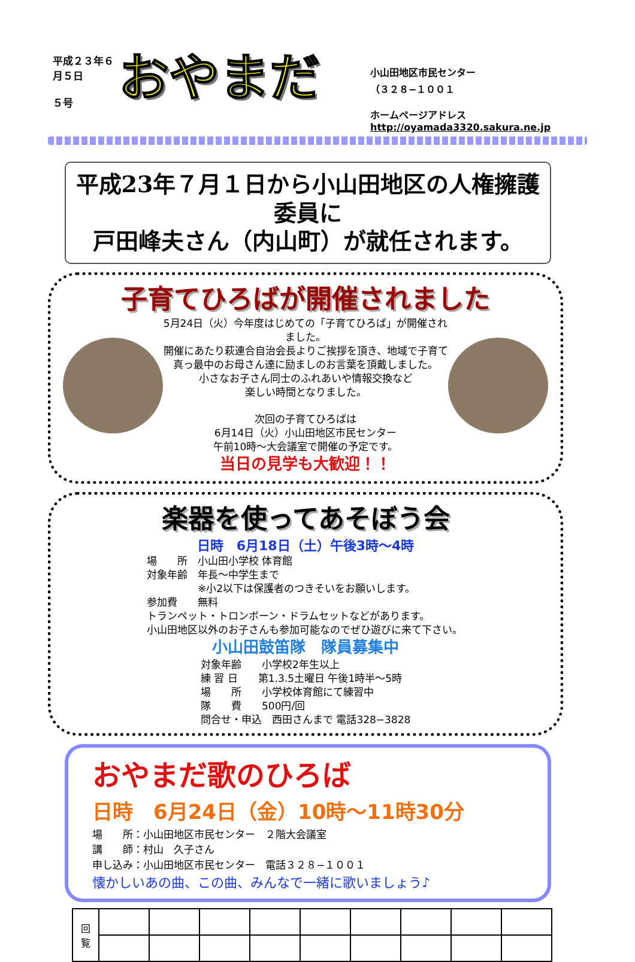平成２３年６月５日
５号
おやまだ
小山田地区市民センター
（３２８−１００１
ホームページアドレス
http://oyamada3320.sakura.ne.jp
平成23年７月１日から小山田地区の人権擁護委員に
戸田峰夫さん（内山町）が就任されます。
子育てひろばが開催されました
5月24日（火）今年度はじめての「子育てひろば」が開催されました。
開催にあたり萩連合自治会長よりご挨拶を頂き、地域で子育て
真っ最中のお母さん達に励ましのお言葉を頂戴しました。
小さなお子さん同士のふれあいや情報交換など
楽しい時間となりました。
次回の子育てひろばは
6月14日（火）小山田地区市民センター
午前10時〜大会議室で開催の予定です。
当日の見学も大歓迎！！
楽器を使ってあそぼう会
日時　6月18日（土）午後3時〜4時
場　　所　小山田小学校 体育館
対象年齢　年長〜中学生まで
　　　　　※小2以下は保護者のつきそいをお願いします。
参加費　　無料
トランペット・トロンボーン・ドラムセットなどがあります。
小山田地区以外のお子さんも参加可能なのでぜひ遊びに来て下さい。
小山田鼓笛隊　隊員募集中
対象年齢　　小学校2年生以上
練 習 日　　第1.3.5土曜日 午後1時半〜5時
場　　所　　小学校体育館にて練習中
隊　　費　　500円/回
問合せ・申込　西田さんまで 電話328−3828
おやまだ歌のひろば
日時　6月24日（金）10時〜11時30分
場　　所：小山田地区市民センター　２階大会議室
講　　師：村山　久子さん
申し込み：小山田地区市民センター　電話３２８−１００１
懐かしいあの曲、この曲、みんなで一緒に歌いましょう♪
| 回 覧 | | | | | | | | | |